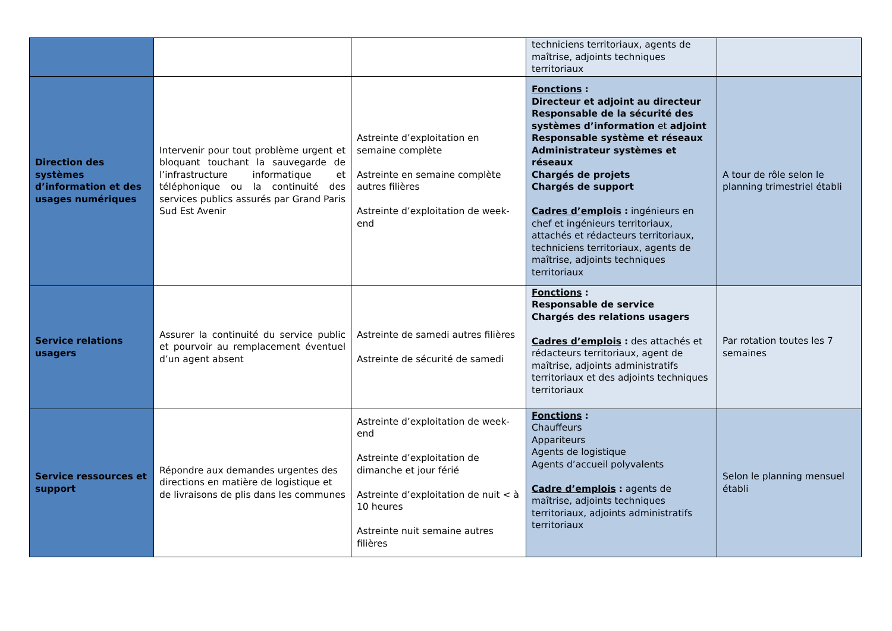| | | | techniciens territoriaux, agents de maîtrise, adjoints techniques territoriaux | |
| Direction des systèmes d’information et des usages numériques | Intervenir pour tout problème urgent et bloquant touchant la sauvegarde de l’infrastructure informatique et téléphonique ou la continuité des services publics assurés par Grand Paris Sud Est Avenir | Astreinte d’exploitation en semaine complète Astreinte en semaine complète autres filières Astreinte d’exploitation de week-end | Fonctions : Directeur et adjoint au directeur Responsable de la sécurité des systèmes d’information et adjoint Responsable système et réseaux Administrateur systèmes et réseaux Chargés de projets Chargés de support Cadres d’emplois : ingénieurs en chef et ingénieurs territoriaux, attachés et rédacteurs territoriaux, techniciens territoriaux, agents de maîtrise, adjoints techniques territoriaux | A tour de rôle selon le planning trimestriel établi |
| Service relations usagers | Assurer la continuité du service public et pourvoir au remplacement éventuel d’un agent absent | Astreinte de samedi autres filières Astreinte de sécurité de samedi | Fonctions : Responsable de service Chargés des relations usagers Cadres d’emplois : des attachés et rédacteurs territoriaux, agent de maîtrise, adjoints administratifs territoriaux et des adjoints techniques territoriaux | Par rotation toutes les 7 semaines |
| Service ressources et support | Répondre aux demandes urgentes des directions en matière de logistique et de livraisons de plis dans les communes | Astreinte d’exploitation de week-end Astreinte d’exploitation de dimanche et jour férié Astreinte d’exploitation de nuit < à 10 heures Astreinte nuit semaine autres filières | Fonctions : Chauffeurs Appariteurs Agents de logistique Agents d’accueil polyvalents Cadre d’emplois : agents de maîtrise, adjoints techniques territoriaux, adjoints administratifs territoriaux | Selon le planning mensuel établi |